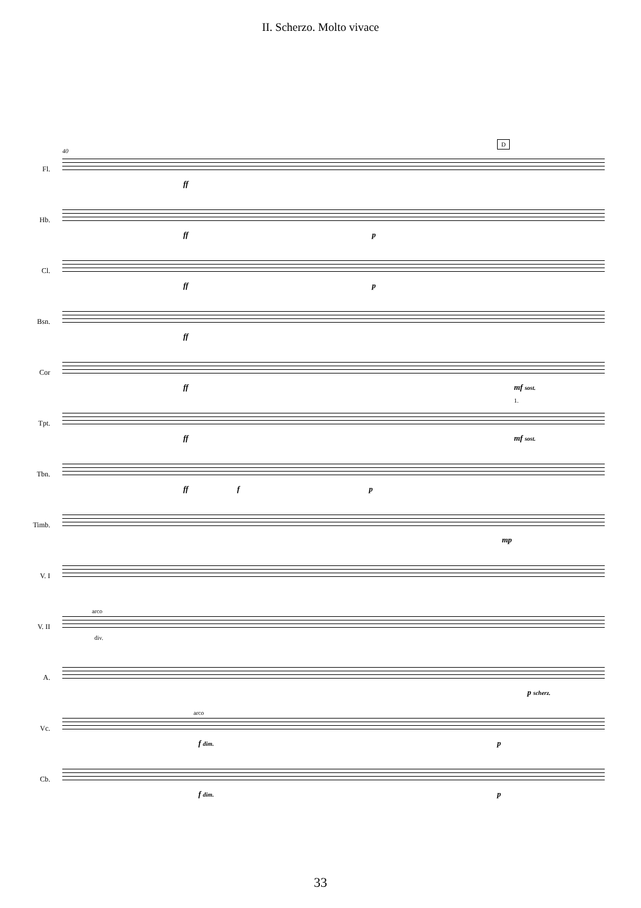II. Scherzo. Molto vivace
D
40
Fl.
ff
Hb.
ff p
Cl.
ff p
Bsn.
ff
Cor
ff mf sost.
1.
Tpt.
ff mf sost.
Tbn.
ff f p
Timb.
mp
V. I
V. II
arco
div.
A.
p scherz.
Vc.
arco
f dim. p
Cb.
f dim. p
33